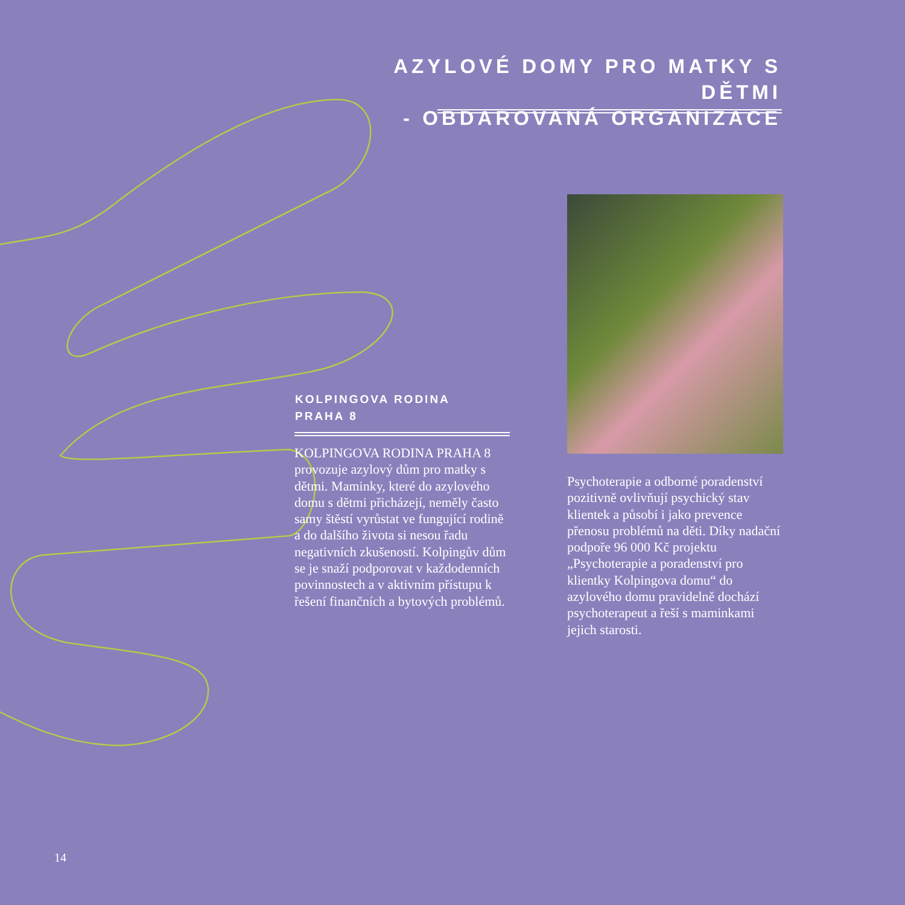AZYLOVÉ DOMY PRO MATKY S DĚTMI
- OBDAROVANÁ ORGANIZACE
KOLPINGOVA RODINA
PRAHA 8
KOLPINGOVA RODINA PRAHA 8 provozuje azylový dům pro matky s dětmi. Maminky, které do azylového domu s dětmi přicházejí, neměly často samy štěstí vyrůstat ve fungující rodině a do dalšího života si nesou řadu negativních zkušeností. Kolpingův dům se je snaží podporovat v každodenních povinnostech a v aktivním přístupu k řešení finančních a bytových problémů.
Psychoterapie a odborné poradenství pozitivně ovlivňují psychický stav klientek a působí i jako prevence přenosu problémů na děti. Díky nadační podpoře 96 000 Kč projektu „Psychoterapie a poradenství pro klientky Kolpingova domu“ do azylového domu pravidelně dochází psychoterapeut a řeší s maminkami jejich starosti.
14